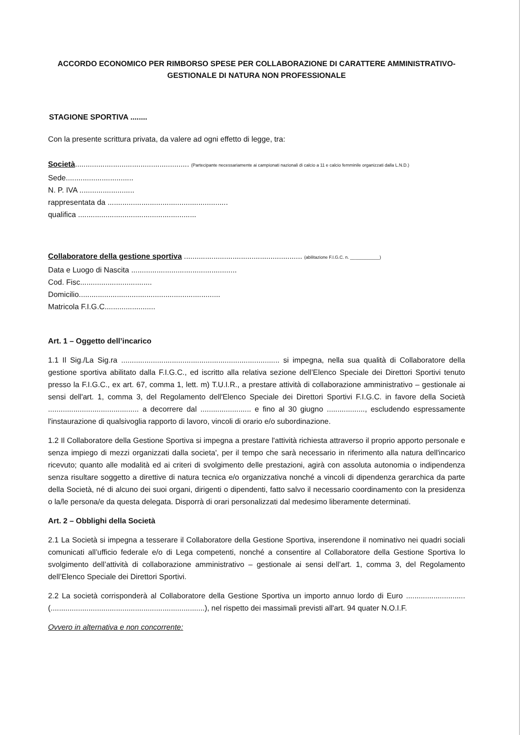ACCORDO ECONOMICO PER RIMBORSO SPESE PER COLLABORAZIONE DI CARATTERE AMMINISTRATIVO-
GESTIONALE DI NATURA NON PROFESSIONALE
STAGIONE SPORTIVA ........
Con la presente scrittura privata, da valere ad ogni effetto di legge, tra:
Società...................................................... (Partecipante necessariamente ai campionati nazionali di calcio a 11 e calcio femminile organizzati dalla L.N.D.)
Sede................................
N. P. IVA ..........................
rappresentata da .........................................................
qualifica ........................................................
Collaboratore della gestione sportiva ........................................................ (abilitazione F.I.G.C. n. ____________)
Data e Luogo di Nascita ..................................................
Cod. Fisc..................................
Domicilio...................................................................
Matricola F.I.G.C........................
Art. 1 – Oggetto dell’incarico
1.1 Il Sig./La Sig.ra ........................................................................... si impegna, nella sua qualità di Collaboratore della gestione sportiva abilitato dalla F.I.G.C., ed iscritto alla relativa sezione dell’Elenco Speciale dei Direttori Sportivi tenuto presso la F.I.G.C., ex art. 67, comma 1, lett. m) T.U.I.R., a prestare attività di collaborazione amministrativo – gestionale ai sensi dell'art. 1, comma 3, del Regolamento dell'Elenco Speciale dei Direttori Sportivi F.I.G.C. in favore della Società ........................................... a decorrere dal ........................ e fino al 30 giugno .................., escludendo espressamente l'instaurazione di qualsivoglia rapporto di lavoro, vincoli di orario e/o subordinazione.
1.2 Il Collaboratore della Gestione Sportiva si impegna a prestare l'attività richiesta attraverso il proprio apporto personale e senza impiego di mezzi organizzati dalla societa', per il tempo che sarà necessario in riferimento alla natura dell'incarico ricevuto; quanto alle modalità ed ai criteri di svolgimento delle prestazioni, agirà con assoluta autonomia o indipendenza senza risultare soggetto a direttive di natura tecnica e/o organizzativa nonché a vincoli di dipendenza gerarchica da parte della Società, né di alcuno dei suoi organi, dirigenti o dipendenti, fatto salvo il necessario coordinamento con la presidenza o la/le persona/e da questa delegata. Disporrà di orari personalizzati dal medesimo liberamente determinati.
Art. 2 – Obblighi della Società
2.1 La Società si impegna a tesserare il Collaboratore della Gestione Sportiva, inserendone il nominativo nei quadri sociali comunicati all’ufficio federale e/o di Lega competenti, nonché a consentire al Collaboratore della Gestione Sportiva lo svolgimento dell’attività di collaborazione amministrativo – gestionale ai sensi dell’art. 1, comma 3, del Regolamento dell’Elenco Speciale dei Direttori Sportivi.
2.2 La società corrisponderà al Collaboratore della Gestione Sportiva un importo annuo lordo di Euro ............................(.........................................................................), nel rispetto dei massimali previsti all'art. 94 quater N.O.I.F.
Ovvero in alternativa e non concorrente: